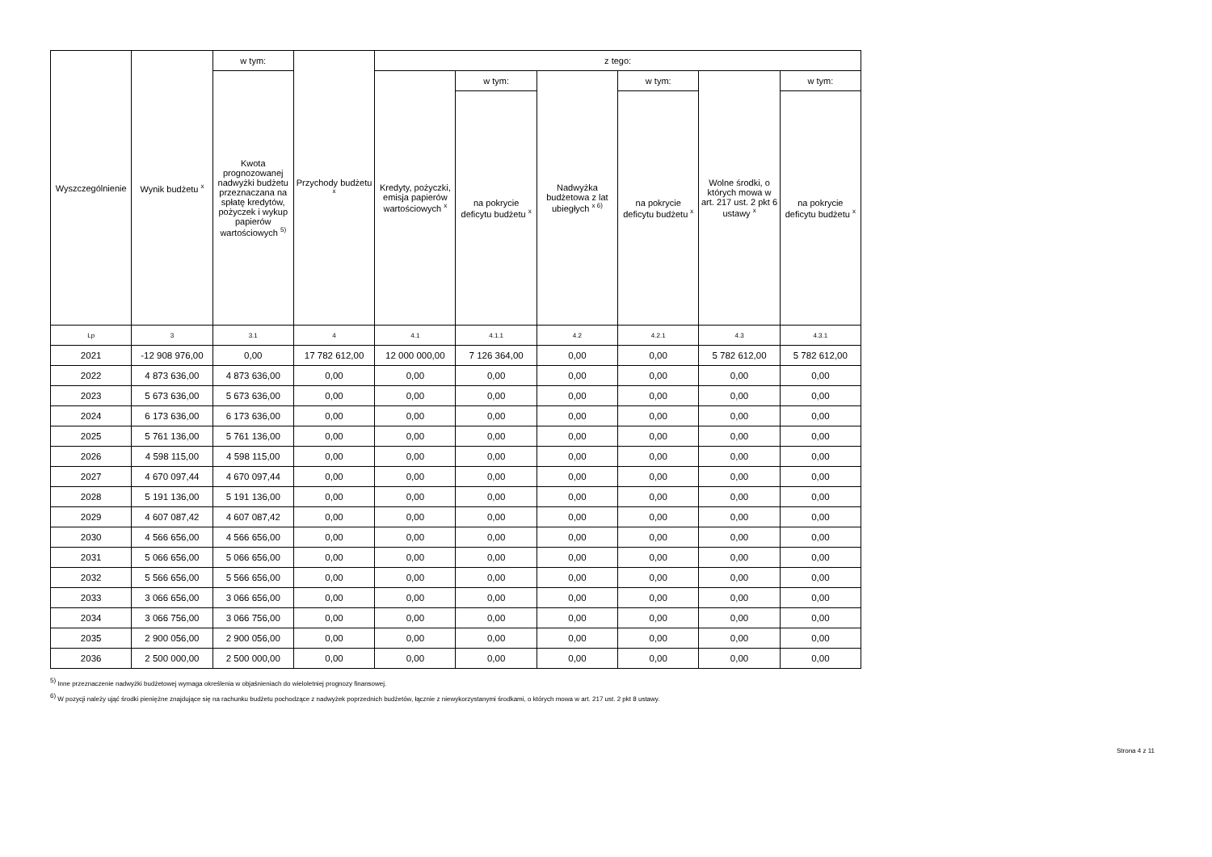| Wyszczególnienie | Wynik budżetu <sup>x</sup> | w tym: | Przychody budżetu <sup>x</sup> | z tego: | | | | | |
| --- | --- | --- | --- | --- | --- | --- | --- | --- | --- |
| | | Kwota prognozowanej nadwyżki budżetu przeznaczana na spłatę kredytów, pożyczek i wykup papierów wartościowych <sup>5)</sup> | | Kredyty, pożyczki, emisja papierów wartościowych <sup>x</sup> | w tym: | Nadwyżka budżetowa z lat ubiegłych <sup>x 6)</sup> | w tym: | Wolne środki, o których mowa w art. 217 ust. 2 pkt 6 ustawy <sup>x</sup> | w tym: |
| | | | | | na pokrycie deficytu budżetu <sup>x</sup> | | na pokrycie deficytu budżetu <sup>x</sup> | | na pokrycie deficytu budżetu <sup>x</sup> |
| Lp | 3 | 3.1 | 4 | 4.1 | 4.1.1 | 4.2 | 4.2.1 | 4.3 | 4.3.1 |
| 2021 | -12 908 976,00 | 0,00 | 17 782 612,00 | 12 000 000,00 | 7 126 364,00 | 0,00 | 0,00 | 5 782 612,00 | 5 782 612,00 |
| 2022 | 4 873 636,00 | 4 873 636,00 | 0,00 | 0,00 | 0,00 | 0,00 | 0,00 | 0,00 | 0,00 |
| 2023 | 5 673 636,00 | 5 673 636,00 | 0,00 | 0,00 | 0,00 | 0,00 | 0,00 | 0,00 | 0,00 |
| 2024 | 6 173 636,00 | 6 173 636,00 | 0,00 | 0,00 | 0,00 | 0,00 | 0,00 | 0,00 | 0,00 |
| 2025 | 5 761 136,00 | 5 761 136,00 | 0,00 | 0,00 | 0,00 | 0,00 | 0,00 | 0,00 | 0,00 |
| 2026 | 4 598 115,00 | 4 598 115,00 | 0,00 | 0,00 | 0,00 | 0,00 | 0,00 | 0,00 | 0,00 |
| 2027 | 4 670 097,44 | 4 670 097,44 | 0,00 | 0,00 | 0,00 | 0,00 | 0,00 | 0,00 | 0,00 |
| 2028 | 5 191 136,00 | 5 191 136,00 | 0,00 | 0,00 | 0,00 | 0,00 | 0,00 | 0,00 | 0,00 |
| 2029 | 4 607 087,42 | 4 607 087,42 | 0,00 | 0,00 | 0,00 | 0,00 | 0,00 | 0,00 | 0,00 |
| 2030 | 4 566 656,00 | 4 566 656,00 | 0,00 | 0,00 | 0,00 | 0,00 | 0,00 | 0,00 | 0,00 |
| 2031 | 5 066 656,00 | 5 066 656,00 | 0,00 | 0,00 | 0,00 | 0,00 | 0,00 | 0,00 | 0,00 |
| 2032 | 5 566 656,00 | 5 566 656,00 | 0,00 | 0,00 | 0,00 | 0,00 | 0,00 | 0,00 | 0,00 |
| 2033 | 3 066 656,00 | 3 066 656,00 | 0,00 | 0,00 | 0,00 | 0,00 | 0,00 | 0,00 | 0,00 |
| 2034 | 3 066 756,00 | 3 066 756,00 | 0,00 | 0,00 | 0,00 | 0,00 | 0,00 | 0,00 | 0,00 |
| 2035 | 2 900 056,00 | 2 900 056,00 | 0,00 | 0,00 | 0,00 | 0,00 | 0,00 | 0,00 | 0,00 |
| 2036 | 2 500 000,00 | 2 500 000,00 | 0,00 | 0,00 | 0,00 | 0,00 | 0,00 | 0,00 | 0,00 |
<sup>5)</sup> Inne przeznaczenie nadwyżki budżetowej wymaga określenia w objaśnieniach do wieloletniej prognozy finansowej.
<sup>6)</sup> W pozycji należy ująć środki pieniężne znajdujące się na rachunku budżetu pochodzące z nadwyżek poprzednich budżetów, łącznie z niewykorzystanymi środkami, o których mowa w art. 217 ust. 2 pkt 8 ustawy.
Strona 4 z 11